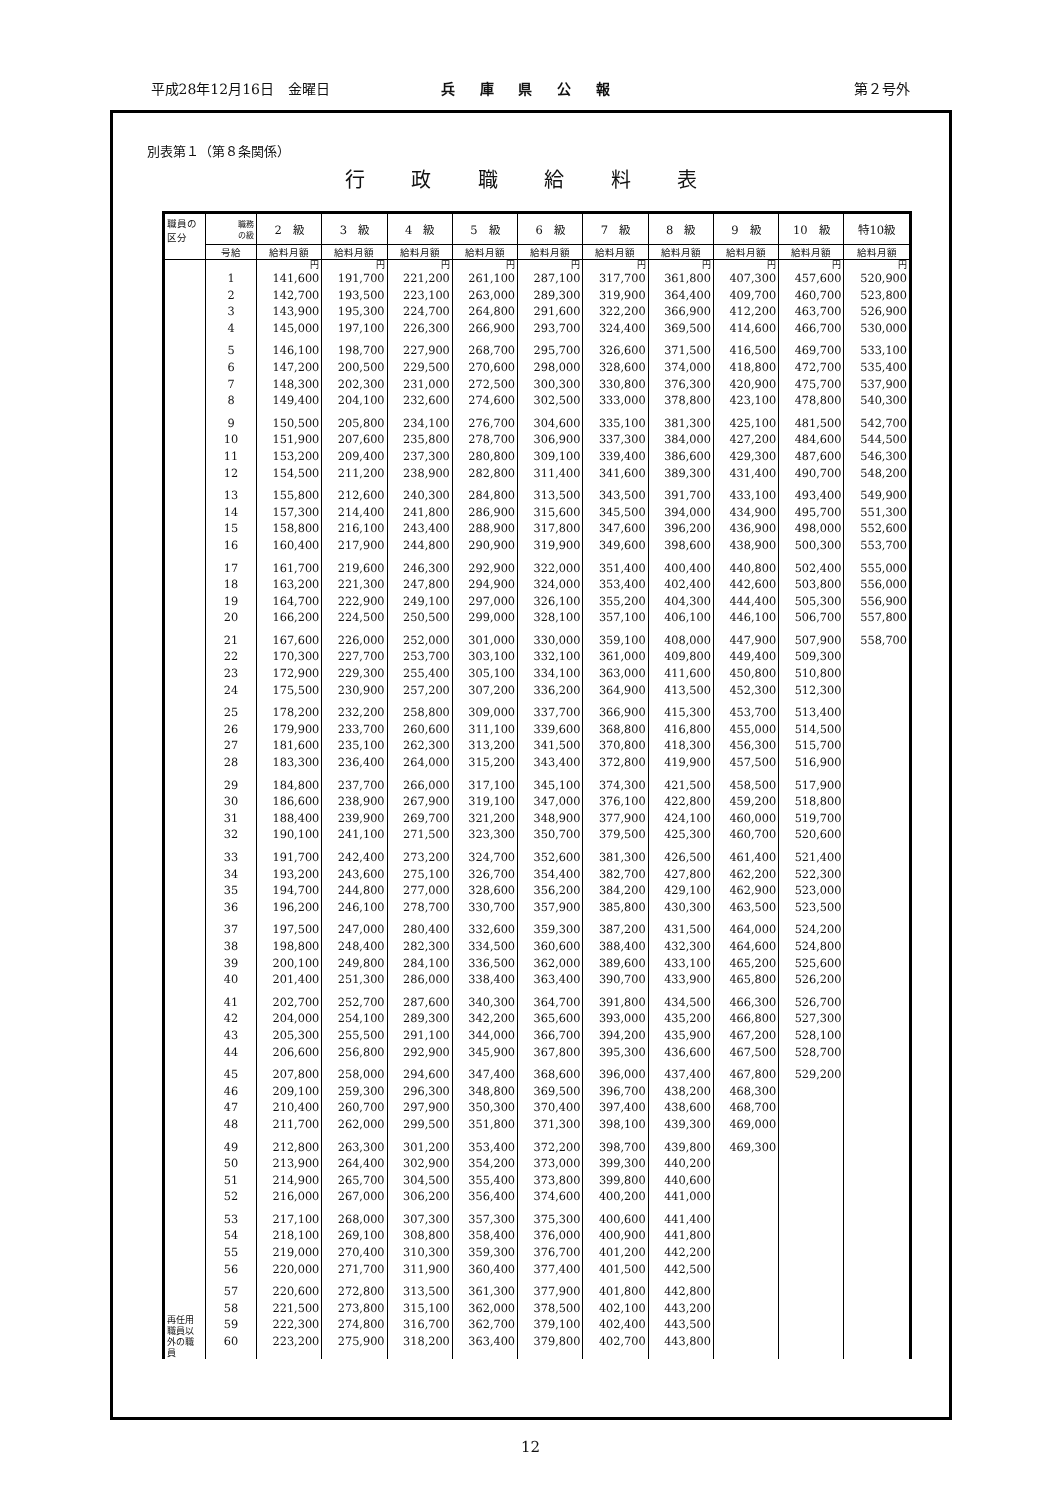平成28年12月16日　金曜日 兵 庫 県 公 報 第２号外
別表第１（第８条関係）
行 政 職 給 料 表
| 職員の 区分 | 職務 の級 | 2 級 | 3 級 | 4 級 | 5 級 | 6 級 | 7 級 | 8 級 | 9 級 | 10 級 | 特10級 |
| --- | --- | --- | --- | --- | --- | --- | --- | --- | --- | --- | --- |
| | 号給 | 給料月額 | 給料月額 | 給料月額 | 給料月額 | 給料月額 | 給料月額 | 給料月額 | 給料月額 | 給料月額 | 給料月額 |
| 再任用 職員以 外の職 員 | | 円 | 円 | 円 | 円 | 円 | 円 | 円 | 円 | 円 | 円 |
| | 1 | 141,600 | 191,700 | 221,200 | 261,100 | 287,100 | 317,700 | 361,800 | 407,300 | 457,600 | 520,900 |
| | 2 | 142,700 | 193,500 | 223,100 | 263,000 | 289,300 | 319,900 | 364,400 | 409,700 | 460,700 | 523,800 |
| | 3 | 143,900 | 195,300 | 224,700 | 264,800 | 291,600 | 322,200 | 366,900 | 412,200 | 463,700 | 526,900 |
| | 4 | 145,000 | 197,100 | 226,300 | 266,900 | 293,700 | 324,400 | 369,500 | 414,600 | 466,700 | 530,000 |
| | 5 | 146,100 | 198,700 | 227,900 | 268,700 | 295,700 | 326,600 | 371,500 | 416,500 | 469,700 | 533,100 |
| | 6 | 147,200 | 200,500 | 229,500 | 270,600 | 298,000 | 328,600 | 374,000 | 418,800 | 472,700 | 535,400 |
| | 7 | 148,300 | 202,300 | 231,000 | 272,500 | 300,300 | 330,800 | 376,300 | 420,900 | 475,700 | 537,900 |
| | 8 | 149,400 | 204,100 | 232,600 | 274,600 | 302,500 | 333,000 | 378,800 | 423,100 | 478,800 | 540,300 |
| | 9 | 150,500 | 205,800 | 234,100 | 276,700 | 304,600 | 335,100 | 381,300 | 425,100 | 481,500 | 542,700 |
| | 10 | 151,900 | 207,600 | 235,800 | 278,700 | 306,900 | 337,300 | 384,000 | 427,200 | 484,600 | 544,500 |
| | 11 | 153,200 | 209,400 | 237,300 | 280,800 | 309,100 | 339,400 | 386,600 | 429,300 | 487,600 | 546,300 |
| | 12 | 154,500 | 211,200 | 238,900 | 282,800 | 311,400 | 341,600 | 389,300 | 431,400 | 490,700 | 548,200 |
| | 13 | 155,800 | 212,600 | 240,300 | 284,800 | 313,500 | 343,500 | 391,700 | 433,100 | 493,400 | 549,900 |
| | 14 | 157,300 | 214,400 | 241,800 | 286,900 | 315,600 | 345,500 | 394,000 | 434,900 | 495,700 | 551,300 |
| | 15 | 158,800 | 216,100 | 243,400 | 288,900 | 317,800 | 347,600 | 396,200 | 436,900 | 498,000 | 552,600 |
| | 16 | 160,400 | 217,900 | 244,800 | 290,900 | 319,900 | 349,600 | 398,600 | 438,900 | 500,300 | 553,700 |
| | 17 | 161,700 | 219,600 | 246,300 | 292,900 | 322,000 | 351,400 | 400,400 | 440,800 | 502,400 | 555,000 |
| | 18 | 163,200 | 221,300 | 247,800 | 294,900 | 324,000 | 353,400 | 402,400 | 442,600 | 503,800 | 556,000 |
| | 19 | 164,700 | 222,900 | 249,100 | 297,000 | 326,100 | 355,200 | 404,300 | 444,400 | 505,300 | 556,900 |
| | 20 | 166,200 | 224,500 | 250,500 | 299,000 | 328,100 | 357,100 | 406,100 | 446,100 | 506,700 | 557,800 |
| | 21 | 167,600 | 226,000 | 252,000 | 301,000 | 330,000 | 359,100 | 408,000 | 447,900 | 507,900 | 558,700 |
| | 22 | 170,300 | 227,700 | 253,700 | 303,100 | 332,100 | 361,000 | 409,800 | 449,400 | 509,300 | |
| | 23 | 172,900 | 229,300 | 255,400 | 305,100 | 334,100 | 363,000 | 411,600 | 450,800 | 510,800 | |
| | 24 | 175,500 | 230,900 | 257,200 | 307,200 | 336,200 | 364,900 | 413,500 | 452,300 | 512,300 | |
| | 25 | 178,200 | 232,200 | 258,800 | 309,000 | 337,700 | 366,900 | 415,300 | 453,700 | 513,400 | |
| | 26 | 179,900 | 233,700 | 260,600 | 311,100 | 339,600 | 368,800 | 416,800 | 455,000 | 514,500 | |
| | 27 | 181,600 | 235,100 | 262,300 | 313,200 | 341,500 | 370,800 | 418,300 | 456,300 | 515,700 | |
| | 28 | 183,300 | 236,400 | 264,000 | 315,200 | 343,400 | 372,800 | 419,900 | 457,500 | 516,900 | |
| | 29 | 184,800 | 237,700 | 266,000 | 317,100 | 345,100 | 374,300 | 421,500 | 458,500 | 517,900 | |
| | 30 | 186,600 | 238,900 | 267,900 | 319,100 | 347,000 | 376,100 | 422,800 | 459,200 | 518,800 | |
| | 31 | 188,400 | 239,900 | 269,700 | 321,200 | 348,900 | 377,900 | 424,100 | 460,000 | 519,700 | |
| | 32 | 190,100 | 241,100 | 271,500 | 323,300 | 350,700 | 379,500 | 425,300 | 460,700 | 520,600 | |
| | 33 | 191,700 | 242,400 | 273,200 | 324,700 | 352,600 | 381,300 | 426,500 | 461,400 | 521,400 | |
| | 34 | 193,200 | 243,600 | 275,100 | 326,700 | 354,400 | 382,700 | 427,800 | 462,200 | 522,300 | |
| | 35 | 194,700 | 244,800 | 277,000 | 328,600 | 356,200 | 384,200 | 429,100 | 462,900 | 523,000 | |
| | 36 | 196,200 | 246,100 | 278,700 | 330,700 | 357,900 | 385,800 | 430,300 | 463,500 | 523,500 | |
| | 37 | 197,500 | 247,000 | 280,400 | 332,600 | 359,300 | 387,200 | 431,500 | 464,000 | 524,200 | |
| | 38 | 198,800 | 248,400 | 282,300 | 334,500 | 360,600 | 388,400 | 432,300 | 464,600 | 524,800 | |
| | 39 | 200,100 | 249,800 | 284,100 | 336,500 | 362,000 | 389,600 | 433,100 | 465,200 | 525,600 | |
| | 40 | 201,400 | 251,300 | 286,000 | 338,400 | 363,400 | 390,700 | 433,900 | 465,800 | 526,200 | |
| | 41 | 202,700 | 252,700 | 287,600 | 340,300 | 364,700 | 391,800 | 434,500 | 466,300 | 526,700 | |
| | 42 | 204,000 | 254,100 | 289,300 | 342,200 | 365,600 | 393,000 | 435,200 | 466,800 | 527,300 | |
| | 43 | 205,300 | 255,500 | 291,100 | 344,000 | 366,700 | 394,200 | 435,900 | 467,200 | 528,100 | |
| | 44 | 206,600 | 256,800 | 292,900 | 345,900 | 367,800 | 395,300 | 436,600 | 467,500 | 528,700 | |
| | 45 | 207,800 | 258,000 | 294,600 | 347,400 | 368,600 | 396,000 | 437,400 | 467,800 | 529,200 | |
| | 46 | 209,100 | 259,300 | 296,300 | 348,800 | 369,500 | 396,700 | 438,200 | 468,300 | | |
| | 47 | 210,400 | 260,700 | 297,900 | 350,300 | 370,400 | 397,400 | 438,600 | 468,700 | | |
| | 48 | 211,700 | 262,000 | 299,500 | 351,800 | 371,300 | 398,100 | 439,300 | 469,000 | | |
| | 49 | 212,800 | 263,300 | 301,200 | 353,400 | 372,200 | 398,700 | 439,800 | 469,300 | | |
| | 50 | 213,900 | 264,400 | 302,900 | 354,200 | 373,000 | 399,300 | 440,200 | | | |
| | 51 | 214,900 | 265,700 | 304,500 | 355,400 | 373,800 | 399,800 | 440,600 | | | |
| | 52 | 216,000 | 267,000 | 306,200 | 356,400 | 374,600 | 400,200 | 441,000 | | | |
| | 53 | 217,100 | 268,000 | 307,300 | 357,300 | 375,300 | 400,600 | 441,400 | | | |
| | 54 | 218,100 | 269,100 | 308,800 | 358,400 | 376,000 | 400,900 | 441,800 | | | |
| | 55 | 219,000 | 270,400 | 310,300 | 359,300 | 376,700 | 401,200 | 442,200 | | | |
| | 56 | 220,000 | 271,700 | 311,900 | 360,400 | 377,400 | 401,500 | 442,500 | | | |
| | 57 | 220,600 | 272,800 | 313,500 | 361,300 | 377,900 | 401,800 | 442,800 | | | |
| | 58 | 221,500 | 273,800 | 315,100 | 362,000 | 378,500 | 402,100 | 443,200 | | | |
| | 59 | 222,300 | 274,800 | 316,700 | 362,700 | 379,100 | 402,400 | 443,500 | | | |
| | 60 | 223,200 | 275,900 | 318,200 | 363,400 | 379,800 | 402,700 | 443,800 | | | |
12